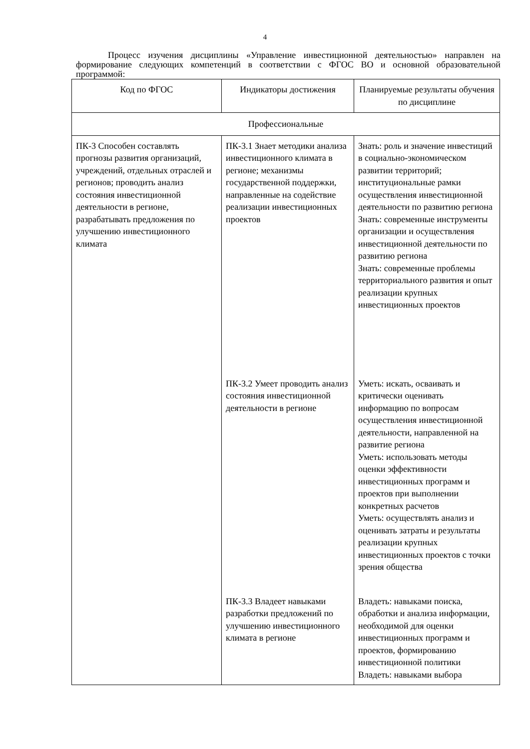4
Процесс изучения дисциплины «Управление инвестиционной деятельностью» направлен на формирование следующих компетенций в соответствии с ФГОС ВО и основной образовательной программой:
| Код по ФГОС | Индикаторы достижения | Планируемые результаты обучения по дисциплине |
| --- | --- | --- |
| Профессиональные | | |
| ПК-3 Способен составлять прогнозы развития организаций, учреждений, отдельных отраслей и регионов; проводить анализ состояния инвестиционной деятельности в регионе, разрабатывать предложения по улучшению инвестиционного климата | ПК-3.1 Знает методики анализа инвестиционного климата в регионе; механизмы государственной поддержки, направленные на содействие реализации инвестиционных проектов | Знать: роль и значение инвестиций в социально-экономическом развитии территорий; институциональные рамки осуществления инвестиционной деятельности по развитию региона Знать: современные инструменты организации и осуществления инвестиционной деятельности по развитию региона Знать: современные проблемы территориального развития и опыт реализации крупных инвестиционных проектов |
| | ПК-3.2 Умеет проводить анализ состояния инвестиционной деятельности в регионе | Уметь: искать, осваивать и критически оценивать информацию по вопросам осуществления инвестиционной деятельности, направленной на развитие региона Уметь: использовать методы оценки эффективности инвестиционных программ и проектов при выполнении конкретных расчетов Уметь: осуществлять анализ и оценивать затраты и результаты реализации крупных инвестиционных проектов с точки зрения общества |
| | ПК-3.3 Владеет навыками разработки предложений по улучшению инвестиционного климата в регионе | Владеть: навыками поиска, обработки и анализа информации, необходимой для оценки инвестиционных программ и проектов, формированию инвестиционной политики Владеть: навыками выбора |